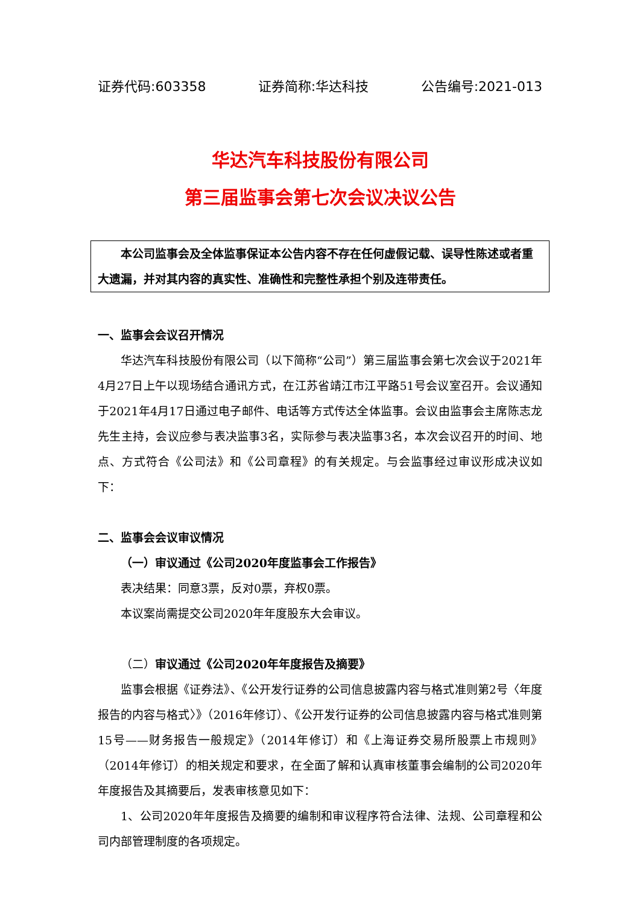证券代码:603358 证券简称:华达科技 公告编号:2021-013
华达汽车科技股份有限公司
第三届监事会第七次会议决议公告
本公司监事会及全体监事保证本公告内容不存在任何虚假记载、误导性陈述或者重大遗漏，并对其内容的真实性、准确性和完整性承担个别及连带责任。
一、监事会会议召开情况
华达汽车科技股份有限公司（以下简称“公司”）第三届监事会第七次会议于2021年4月27日上午以现场结合通讯方式，在江苏省靖江市江平路51号会议室召开。会议通知于2021年4月17日通过电子邮件、电话等方式传达全体监事。会议由监事会主席陈志龙先生主持，会议应参与表决监事3名，实际参与表决监事3名，本次会议召开的时间、地点、方式符合《公司法》和《公司章程》的有关规定。与会监事经过审议形成决议如下：
二、监事会会议审议情况
（一）审议通过《公司2020年度监事会工作报告》
表决结果：同意3票，反对0票，弃权0票。
本议案尚需提交公司2020年年度股东大会审议。
（二）审议通过《公司2020年年度报告及摘要》
监事会根据《证券法》、《公开发行证券的公司信息披露内容与格式准则第2号〈年度报告的内容与格式〉》（2016年修订）、《公开发行证券的公司信息披露内容与格式准则第15号——财务报告一般规定》（2014年修订）和《上海证券交易所股票上市规则》（2014年修订）的相关规定和要求，在全面了解和认真审核董事会编制的公司2020年年度报告及其摘要后，发表审核意见如下：
1、公司2020年年度报告及摘要的编制和审议程序符合法律、法规、公司章程和公司内部管理制度的各项规定。